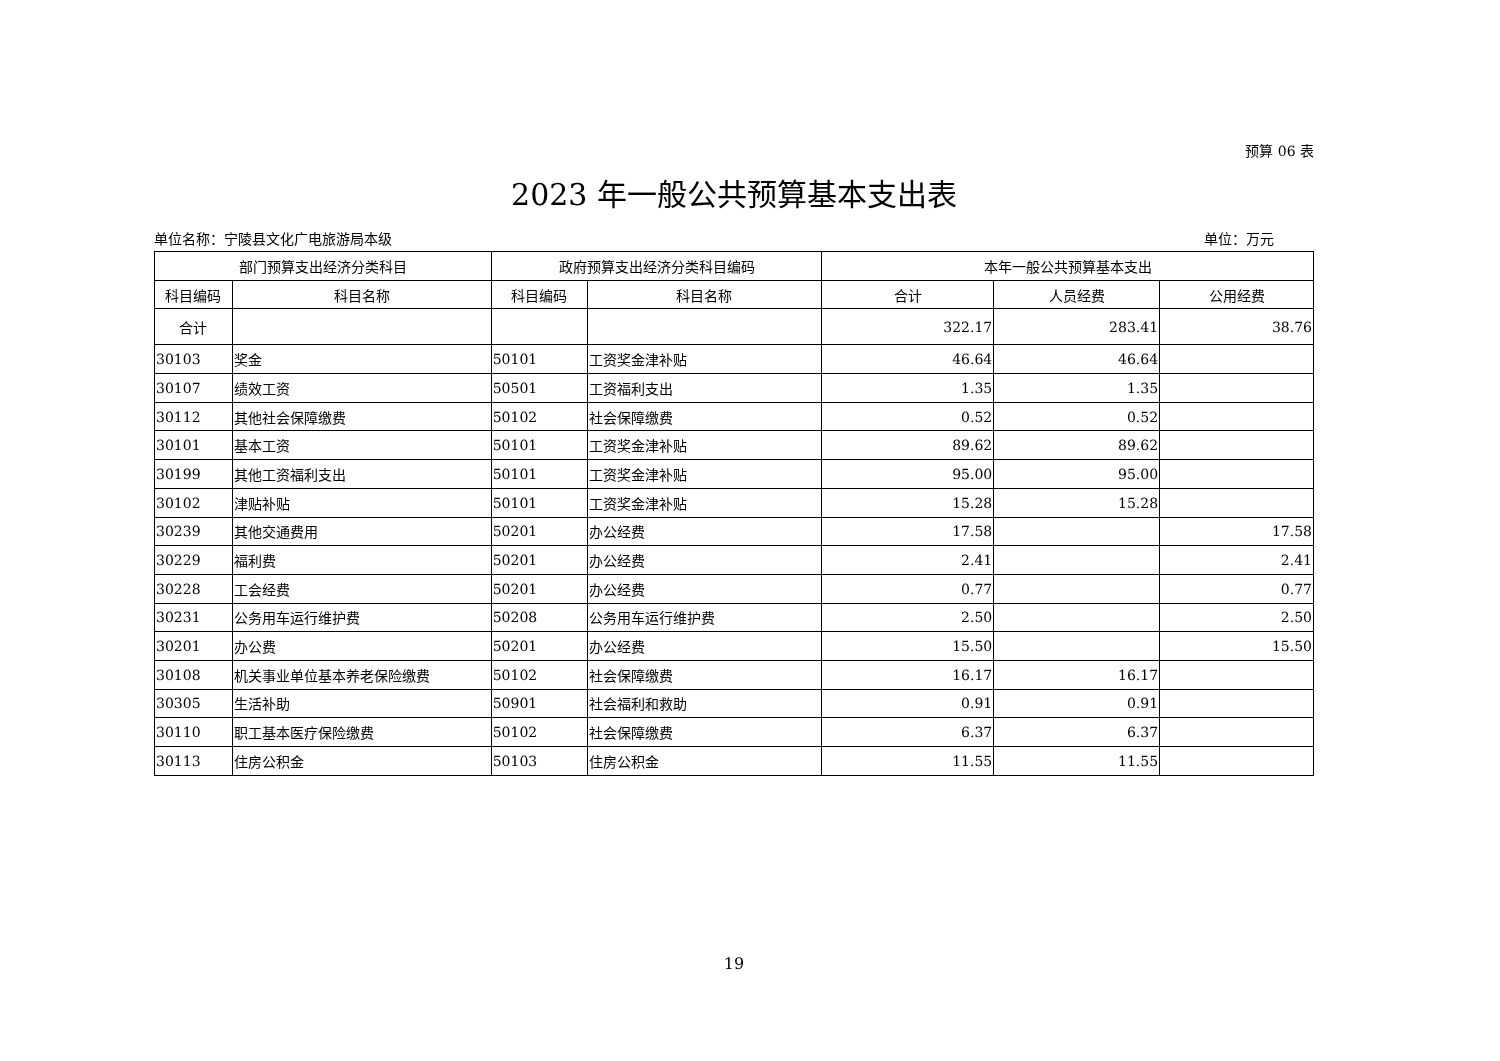预算 06 表
2023 年一般公共预算基本支出表
单位名称：宁陵县文化广电旅游局本级 单位：万元
| 部门预算支出经济分类科目 | | 政府预算支出经济分类科目编码 | | 本年一般公共预算基本支出 | | |
| --- | --- | --- | --- | --- | --- | --- |
| 科目编码 | 科目名称 | 科目编码 | 科目名称 | 合计 | 人员经费 | 公用经费 |
| 合计 | | | | 322.17 | 283.41 | 38.76 |
| 30103 | 奖金 | 50101 | 工资奖金津补贴 | 46.64 | 46.64 | |
| 30107 | 绩效工资 | 50501 | 工资福利支出 | 1.35 | 1.35 | |
| 30112 | 其他社会保障缴费 | 50102 | 社会保障缴费 | 0.52 | 0.52 | |
| 30101 | 基本工资 | 50101 | 工资奖金津补贴 | 89.62 | 89.62 | |
| 30199 | 其他工资福利支出 | 50101 | 工资奖金津补贴 | 95.00 | 95.00 | |
| 30102 | 津贴补贴 | 50101 | 工资奖金津补贴 | 15.28 | 15.28 | |
| 30239 | 其他交通费用 | 50201 | 办公经费 | 17.58 | | 17.58 |
| 30229 | 福利费 | 50201 | 办公经费 | 2.41 | | 2.41 |
| 30228 | 工会经费 | 50201 | 办公经费 | 0.77 | | 0.77 |
| 30231 | 公务用车运行维护费 | 50208 | 公务用车运行维护费 | 2.50 | | 2.50 |
| 30201 | 办公费 | 50201 | 办公经费 | 15.50 | | 15.50 |
| 30108 | 机关事业单位基本养老保险缴费 | 50102 | 社会保障缴费 | 16.17 | 16.17 | |
| 30305 | 生活补助 | 50901 | 社会福利和救助 | 0.91 | 0.91 | |
| 30110 | 职工基本医疗保险缴费 | 50102 | 社会保障缴费 | 6.37 | 6.37 | |
| 30113 | 住房公积金 | 50103 | 住房公积金 | 11.55 | 11.55 | |
19